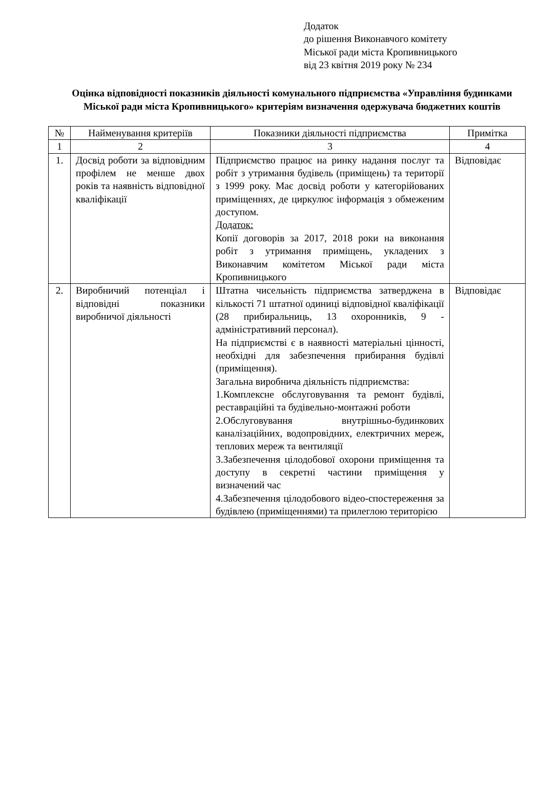Додаток
до рішення Виконавчого комітету
Міської ради міста Кропивницького
від 23 квітня 2019 року № 234
Оцінка відповідності показників діяльності комунального підприємства «Управління будинками Міської ради міста Кропивницького» критеріям визначення одержувача бюджетних коштів
| № | Найменування критеріїв | Показники діяльності підприємства | Примітка |
| --- | --- | --- | --- |
| 1 | 2 | 3 | 4 |
| 1. | Досвід роботи за відповідним профілем не менше двох років та наявність відповідної кваліфікації | Підприємство працює на ринку надання послуг та робіт з утримання будівель (приміщень) та території з 1999 року. Має досвід роботи у категорійованих приміщеннях, де циркулює інформація з обмеженим доступом. Додаток: Копії договорів за 2017, 2018 роки на виконання робіт з утримання приміщень, укладених з Виконавчим комітетом Міської ради міста Кропивницького | Відповідає |
| 2. | Виробничий потенціал і відповідні показники виробничої діяльності | Штатна чисельність підприємства затверджена в кількості 71 штатної одиниці відповідної кваліфікації (28 прибиральниць, 13 охоронників, 9 - адміністративний персонал). На підприємстві є в наявності матеріальні цінності, необхідні для забезпечення прибирання будівлі (приміщення). Загальна виробнича діяльність підприємства: 1.Комплексне обслуговування та ремонт будівлі, реставраційні та будівельно-монтажні роботи 2.Обслуговування внутрішньо-будинкових каналізаційних, водопровідних, електричних мереж, теплових мереж та вентиляції 3.Забезпечення цілодобової охорони приміщення та доступу в секретні частини приміщення у визначений час 4.Забезпечення цілодобового відео-спостереження за будівлею (приміщеннями) та прилеглою територією | Відповідає |